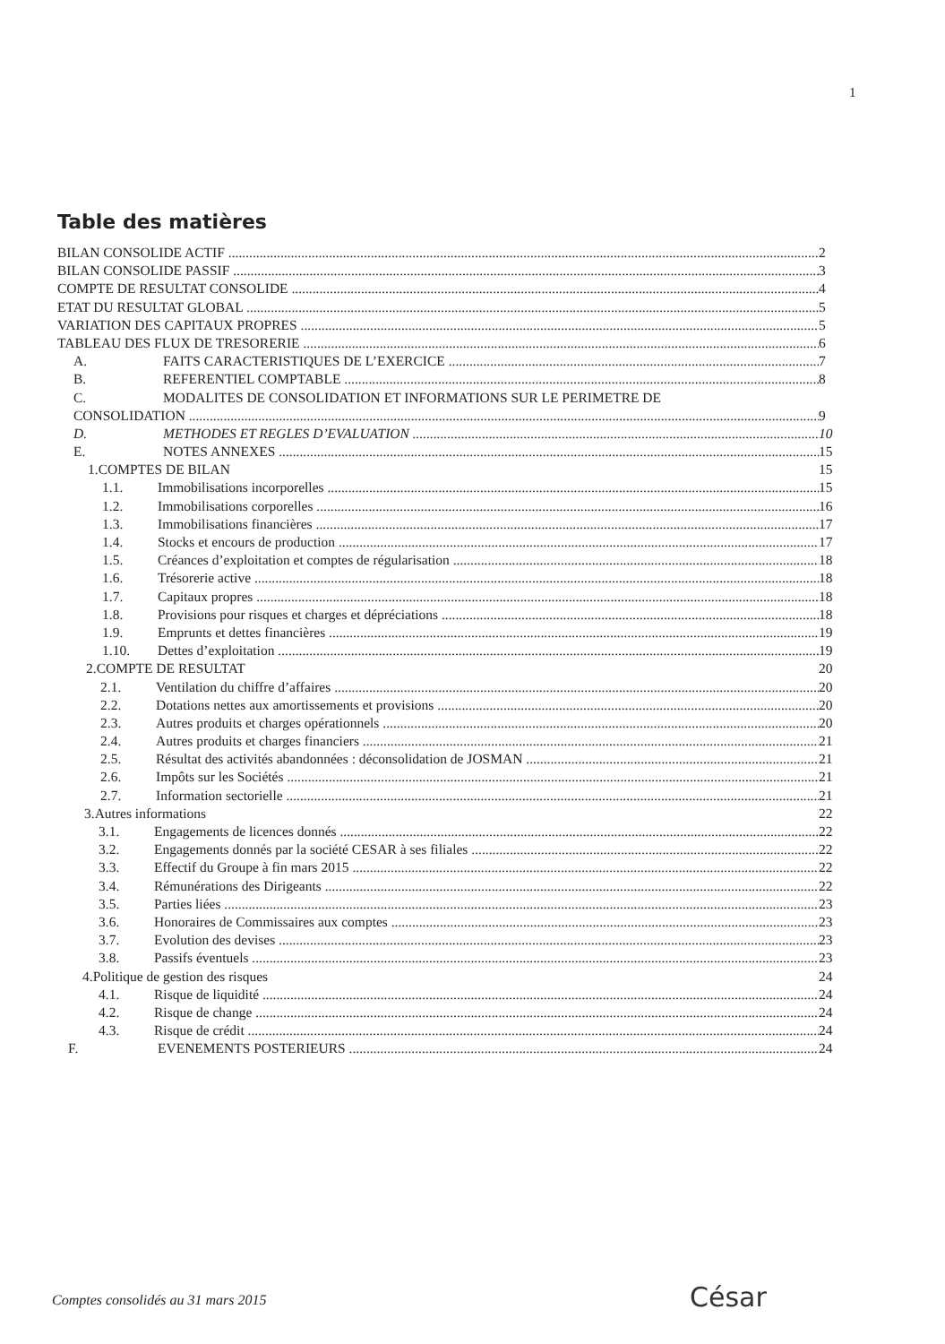1
Table des matières
BILAN CONSOLIDE ACTIF 2
BILAN CONSOLIDE PASSIF 3
COMPTE DE RESULTAT CONSOLIDE 4
ETAT DU RESULTAT GLOBAL 5
VARIATION DES CAPITAUX PROPRES 5
TABLEAU DES FLUX DE TRESORERIE 6
A. FAITS CARACTERISTIQUES DE L’EXERCICE 7
B. REFERENTIEL COMPTABLE 8
C. MODALITES DE CONSOLIDATION ET INFORMATIONS SUR LE PERIMETRE DE
CONSOLIDATION 9
D. METHODES ET REGLES D’EVALUATION 10
E. NOTES ANNEXES 15
1.COMPTES DE BILAN 15
1.1. Immobilisations incorporelles 15
1.2. Immobilisations corporelles 16
1.3. Immobilisations financières 17
1.4. Stocks et encours de production 17
1.5. Créances d’exploitation et comptes de régularisation 18
1.6. Trésorerie active 18
1.7. Capitaux propres 18
1.8. Provisions pour risques et charges et dépréciations 18
1.9. Emprunts et dettes financières 19
1.10. Dettes d’exploitation 19
2.COMPTE DE RESULTAT 20
2.1. Ventilation du chiffre d’affaires 20
2.2. Dotations nettes aux amortissements et provisions 20
2.3. Autres produits et charges opérationnels 20
2.4. Autres produits et charges financiers 21
2.5. Résultat des activités abandonnées : déconsolidation de JOSMAN 21
2.6. Impôts sur les Sociétés 21
2.7. Information sectorielle 21
3.Autres informations 22
3.1. Engagements de licences donnés 22
3.2. Engagements donnés par la société CESAR à ses filiales 22
3.3. Effectif du Groupe à fin mars 2015 22
3.4. Rémunérations des Dirigeants 22
3.5. Parties liées 23
3.6. Honoraires de Commissaires aux comptes 23
3.7. Evolution des devises 23
3.8. Passifs éventuels 23
4.Politique de gestion des risques 24
4.1. Risque de liquidité 24
4.2. Risque de change 24
4.3. Risque de crédit 24
F. EVENEMENTS POSTERIEURS 24
Comptes consolidés au 31 mars 2015
César